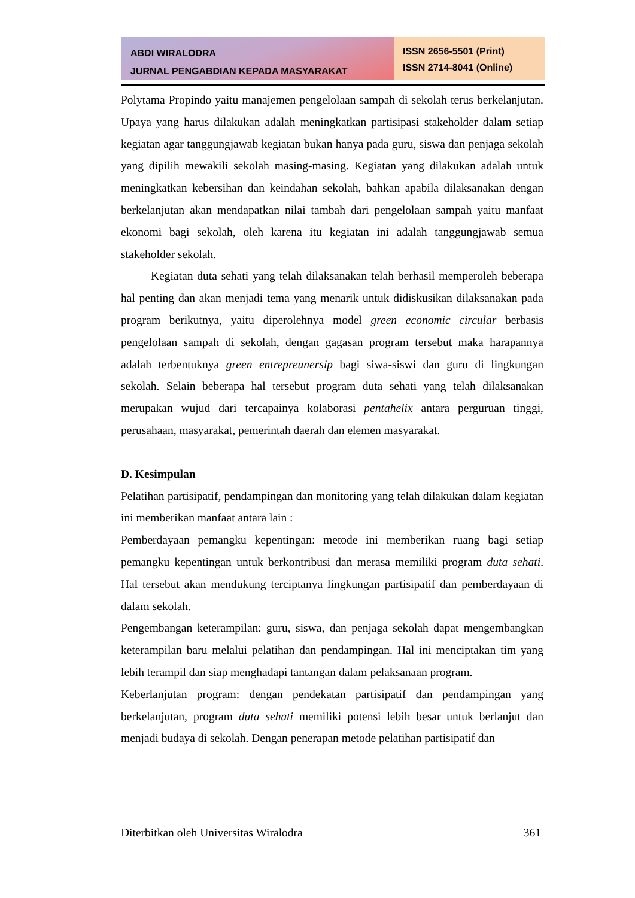ABDI WIRALODRA
JURNAL PENGABDIAN KEPADA MASYARAKAT
ISSN 2656-5501 (Print)
ISSN 2714-8041 (Online)
Polytama Propindo yaitu manajemen pengelolaan sampah di sekolah terus berkelanjutan. Upaya yang harus dilakukan adalah meningkatkan partisipasi stakeholder dalam setiap kegiatan agar tanggungjawab kegiatan bukan hanya pada guru, siswa dan penjaga sekolah yang dipilih mewakili sekolah masing-masing. Kegiatan yang dilakukan adalah untuk meningkatkan kebersihan dan keindahan sekolah, bahkan apabila dilaksanakan dengan berkelanjutan akan mendapatkan nilai tambah dari pengelolaan sampah yaitu manfaat ekonomi bagi sekolah, oleh karena itu kegiatan ini adalah tanggungjawab semua stakeholder sekolah.
Kegiatan duta sehati yang telah dilaksanakan telah berhasil memperoleh beberapa hal penting dan akan menjadi tema yang menarik untuk didiskusikan dilaksanakan pada program berikutnya, yaitu diperolehnya model green economic circular berbasis pengelolaan sampah di sekolah, dengan gagasan program tersebut maka harapannya adalah terbentuknya green entrepreunersip bagi siwa-siswi dan guru di lingkungan sekolah. Selain beberapa hal tersebut program duta sehati yang telah dilaksanakan merupakan wujud dari tercapainya kolaborasi pentahelix antara perguruan tinggi, perusahaan, masyarakat, pemerintah daerah dan elemen masyarakat.
D. Kesimpulan
Pelatihan partisipatif, pendampingan dan monitoring yang telah dilakukan dalam kegiatan ini memberikan manfaat antara lain :
Pemberdayaan pemangku kepentingan: metode ini memberikan ruang bagi setiap pemangku kepentingan untuk berkontribusi dan merasa memiliki program duta sehati. Hal tersebut akan mendukung terciptanya lingkungan partisipatif dan pemberdayaan di dalam sekolah.
Pengembangan keterampilan: guru, siswa, dan penjaga sekolah dapat mengembangkan keterampilan baru melalui pelatihan dan pendampingan. Hal ini menciptakan tim yang lebih terampil dan siap menghadapi tantangan dalam pelaksanaan program.
Keberlanjutan program: dengan pendekatan partisipatif dan pendampingan yang berkelanjutan, program duta sehati memiliki potensi lebih besar untuk berlanjut dan menjadi budaya di sekolah. Dengan penerapan metode pelatihan partisipatif dan
Diterbitkan oleh Universitas Wiralodra 361